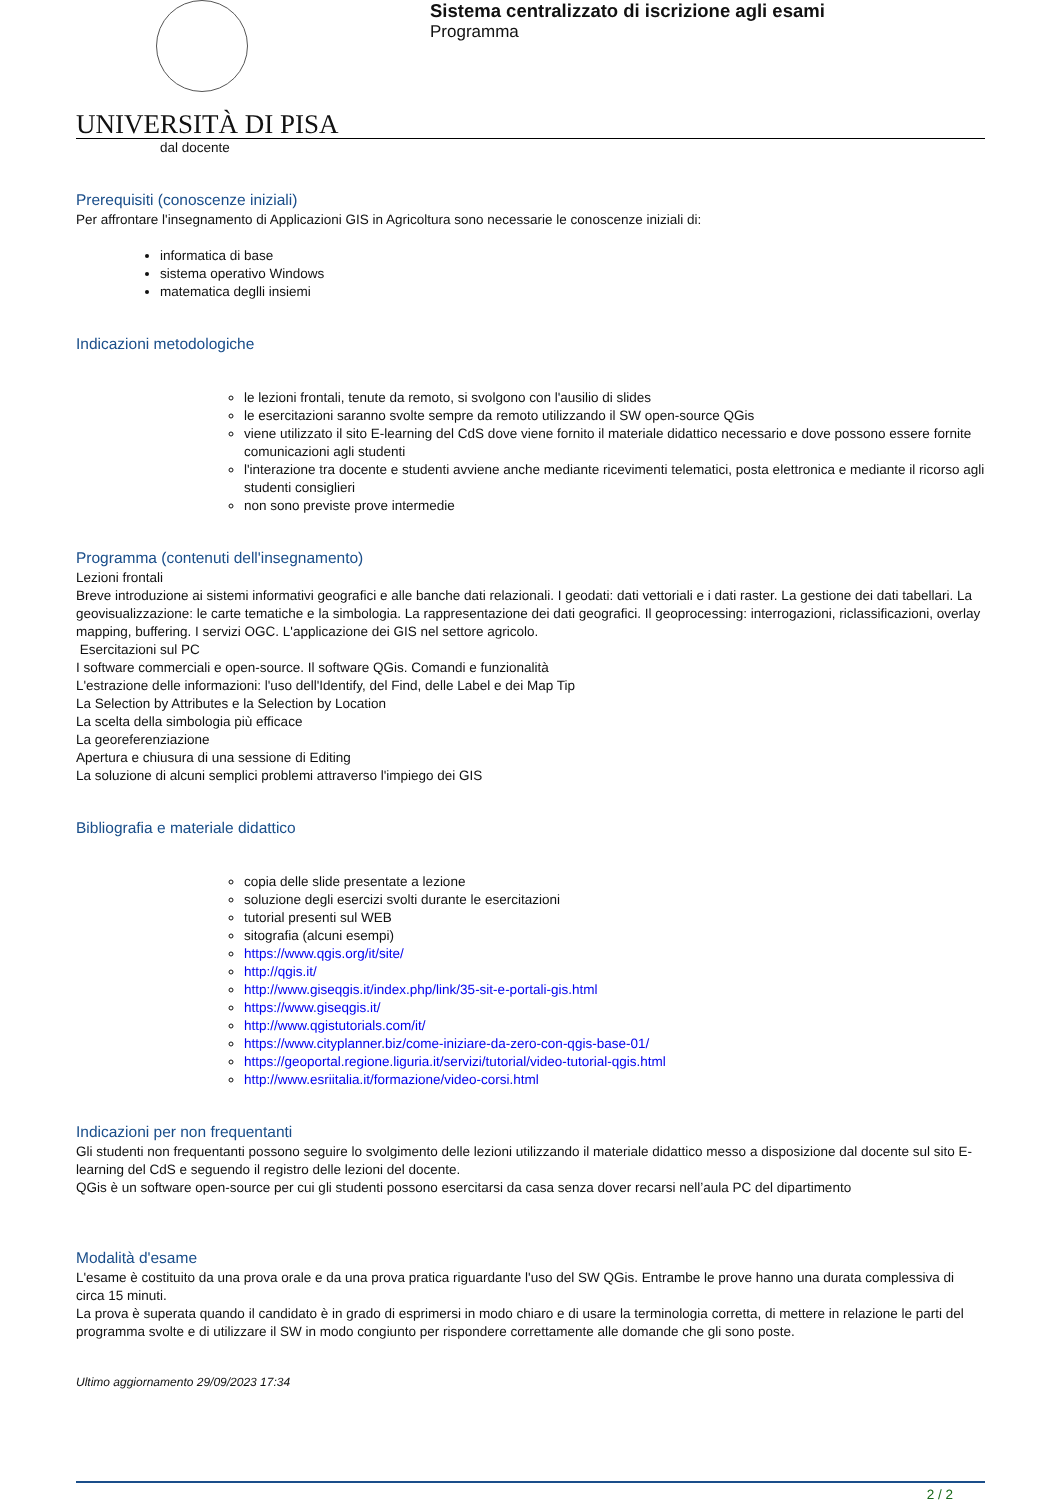UNIVERSITÀ DI PISA
Sistema centralizzato di iscrizione agli esami
Programma
dal docente
Prerequisiti (conoscenze iniziali)
Per affrontare l'insegnamento di Applicazioni GIS in Agricoltura sono necessarie le conoscenze iniziali di:
informatica di base
sistema operativo Windows
matematica deglli insiemi
Indicazioni metodologiche
le lezioni frontali, tenute da remoto, si svolgono con l'ausilio di slides
le esercitazioni saranno svolte sempre da remoto utilizzando il SW open-source QGis
viene utilizzato il sito E-learning del CdS dove viene fornito il materiale didattico necessario e dove possono essere fornite comunicazioni agli studenti
l'interazione tra docente e studenti avviene anche mediante ricevimenti telematici, posta elettronica e mediante il ricorso agli studenti consiglieri
non sono previste prove intermedie
Programma (contenuti dell'insegnamento)
Lezioni frontali
Breve introduzione ai sistemi informativi geografici e alle banche dati relazionali. I geodati: dati vettoriali e i dati raster. La gestione dei dati tabellari. La geovisualizzazione: le carte tematiche e la simbologia. La rappresentazione dei dati geografici. Il geoprocessing: interrogazioni, riclassificazioni, overlay mapping, buffering. I servizi OGC. L'applicazione dei GIS nel settore agricolo.
Esercitazioni sul PC
I software commerciali e open-source. Il software QGis. Comandi e funzionalità
L'estrazione delle informazioni: l'uso dell'Identify, del Find, delle Label e dei Map Tip
La Selection by Attributes e la Selection by Location
La scelta della simbologia più efficace
La georeferenziazione
Apertura e chiusura di una sessione di Editing
La soluzione di alcuni semplici problemi attraverso l'impiego dei GIS
Bibliografia e materiale didattico
copia delle slide presentate a lezione
soluzione degli esercizi svolti durante le esercitazioni
tutorial presenti sul WEB
sitografia (alcuni esempi)
https://www.qgis.org/it/site/
http://qgis.it/
http://www.giseqgis.it/index.php/link/35-sit-e-portali-gis.html
https://www.giseqgis.it/
http://www.qgistutorials.com/it/
https://www.cityplanner.biz/come-iniziare-da-zero-con-qgis-base-01/
https://geoportal.regione.liguria.it/servizi/tutorial/video-tutorial-qgis.html
http://www.esriitalia.it/formazione/video-corsi.html
Indicazioni per non frequentanti
Gli studenti non frequentanti possono seguire lo svolgimento delle lezioni utilizzando il materiale didattico messo a disposizione dal docente sul sito E-learning del CdS e seguendo il registro delle lezioni del docente.
QGis è un software open-source per cui gli studenti possono esercitarsi da casa senza dover recarsi nell’aula PC del dipartimento
Modalità d'esame
L'esame è costituito da una prova orale e da una prova pratica riguardante l'uso del SW QGis. Entrambe le prove hanno una durata complessiva di circa 15 minuti.
La prova è superata quando il candidato è in grado di esprimersi in modo chiaro e di usare la terminologia corretta, di mettere in relazione le parti del programma svolte e di utilizzare il SW in modo congiunto per rispondere correttamente alle domande che gli sono poste.
Ultimo aggiornamento 29/09/2023 17:34
2 / 2